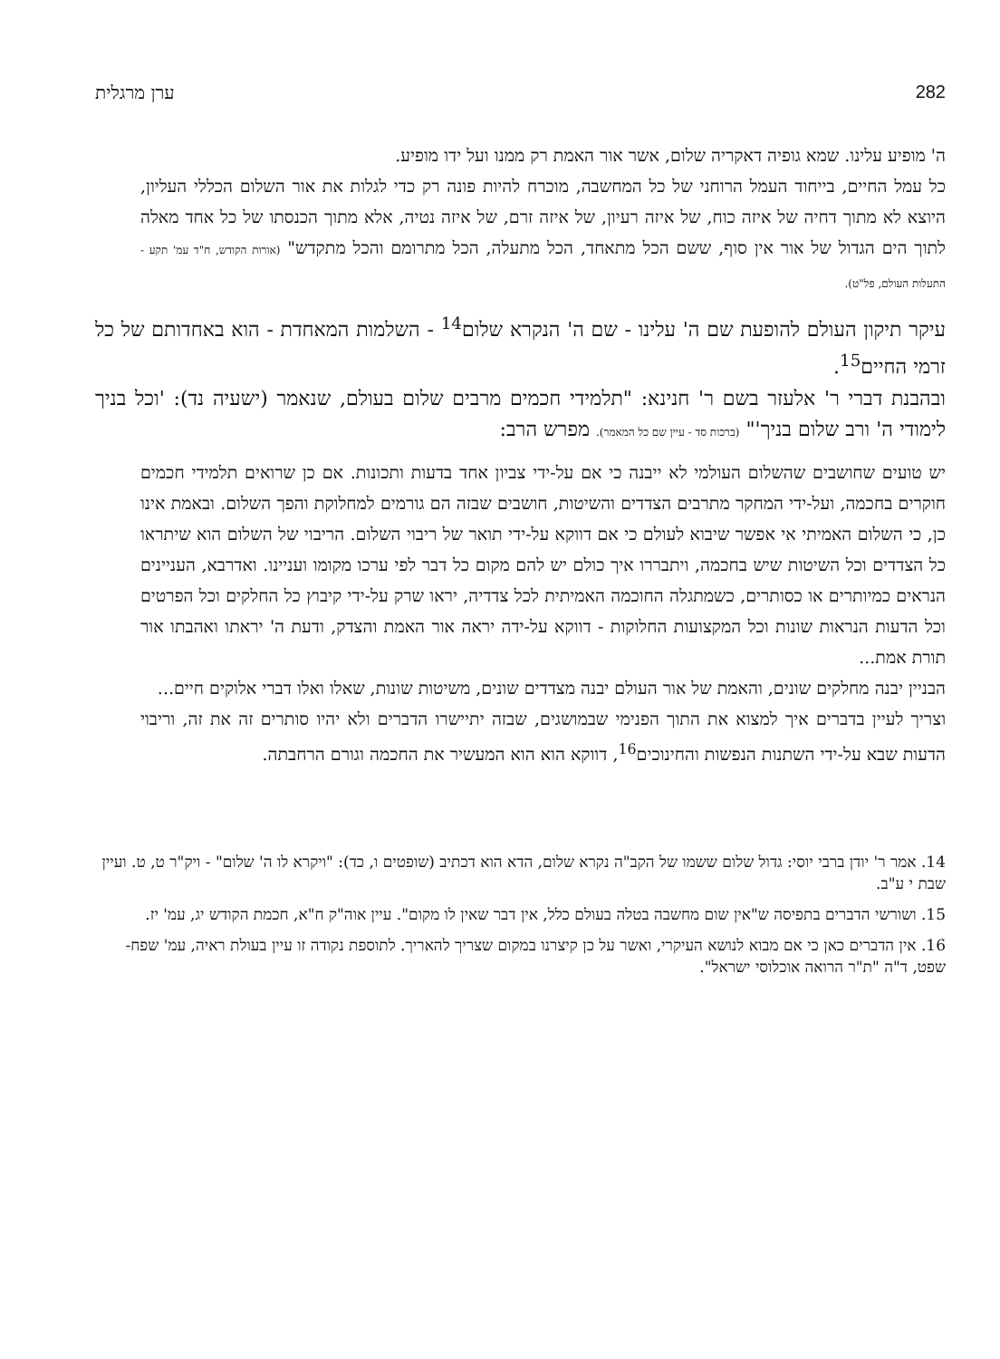282 ערן מרגלית
ה' מופיע עלינו. שמא גופיה דאקריה שלום, אשר אור האמת רק ממנו ועל ידו מופיע.
כל עמל החיים, בייחוד העמל הרוחני של כל המחשבה, מוכרח להיות פונה רק כדי לגלות את אור השלום הכללי העליון, היוצא לא מתוך דחיה של איזה כוח, של איזה רעיון, של איזה זרם, של איזה נטיה, אלא מתוך הכנסתו של כל אחד מאלה לתוך הים הגדול של אור אין סוף, ששם הכל מתאחד, הכל מתעלה, הכל מתרומם והכל מתקדש" (אורות הקודש, ח"ד עמ' תקע - התעלות העולם, פל"ט).
עיקר תיקון העולם להופעת שם ה' עלינו - שם ה' הנקרא שלום<sup>14</sup> - השלמות המאחדת - הוא באחדותם של כל זרמי החיים<sup>15</sup>.
ובהבנת דברי ר' אלעזר בשם ר' חנינא: "תלמידי חכמים מרבים שלום בעולם, שנאמר (ישעיה נד): 'וכל בניך לימודי ה' ורב שלום בניך'" (ברכות סד - עיין שם כל המאמר). מפרש הרב:
יש טועים שחושבים שהשלום העולמי לא ייבנה כי אם על-ידי צביון אחד בדעות ותכונות. אם כן שרואים תלמידי חכמים חוקרים בחכמה, ועל-ידי המחקר מתרבים הצדדים והשיטות, חושבים שבזה הם גורמים למחלוקת והפך השלום. ובאמת אינו כן, כי השלום האמיתי אי אפשר שיבוא לעולם כי אם דווקא על-ידי תואר של ריבוי השלום. הריבוי של השלום הוא שיתראו כל הצדדים וכל השיטות שיש בחכמה, ויתבררו איך כולם יש להם מקום כל דבר לפי ערכו מקומו ועניינו. ואדרבא, העניינים הנראים כמיותרים או כסותרים, כשמתגלה החוכמה האמיתית לכל צדדיה, יראו שרק על-ידי קיבוץ כל החלקים וכל הפרטים וכל הדעות הנראות שונות וכל המקצועות החלוקות - דווקא על-ידה יראה אור האמת והצדק, ודעת ה' יראתו ואהבתו אור תורת אמת...
הבניין יבנה מחלקים שונים, והאמת של אור העולם יבנה מצדדים שונים, משיטות שונות, שאלו ואלו דברי אלוקים חיים...
וצריך לעיין בדברים איך למצוא את התוך הפנימי שבמושגים, שבזה יתיישרו הדברים ולא יהיו סותרים זה את זה, וריבוי הדעות שבא על-ידי השתנות הנפשות והחינוכים<sup>16</sup>, דווקא הוא הוא המעשיר את החכמה וגורם הרחבתה.
14. אמר ר' יודן ברבי יוסי: גדול שלום ששמו של הקב"ה נקרא שלום, הדא הוא דכתיב (שופטים ו, כד): "ויקרא לו ה' שלום" - ויק"ר ט, ט. ועיין שבת י ע"ב.
15. ושורשי הדברים בתפיסה ש"אין שום מחשבה בטלה בעולם כלל, אין דבר שאין לו מקום". עיין אוה"ק ח"א, חכמת הקודש יג, עמ' יז.
16. אין הדברים כאן כי אם מבוא לנושא העיקרי, ואשר על כן קיצרנו במקום שצריך להאריך. לתוספת נקודה זו עיין בעולת ראיה, עמ' שפח-שפט, ד"ה "ת"ר הרואה אוכלוסי ישראל".